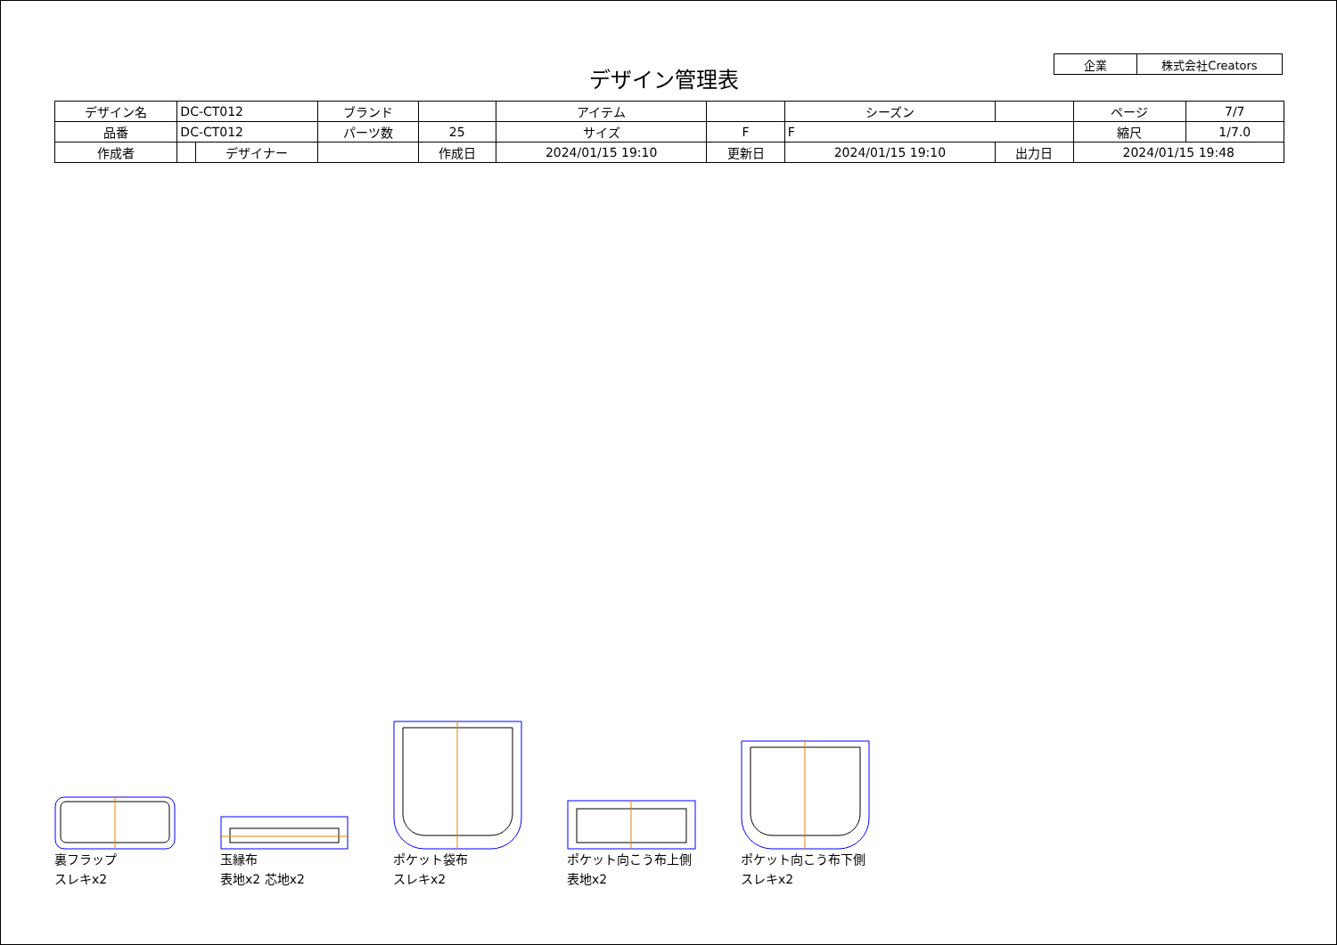デザイン管理表
| 企業 | 株式会社Creators |
| デザイン名 | DC-CT012 | | ブランド | | アイテム | | | シーズン | | ページ | 7/7 |
| 品番 | DC-CT012 | | パーツ数 | 25 | サイズ | F | F | | | 縮尺 | 1/7.0 |
| 作成者 | | デザイナー | | 作成日 | 2024/01/15 19:10 | 更新日 | 2024/01/15 19:10 | | 出力日 | 2024/01/15 19:48 | |
裏フラップ
スレキx2
玉縁布
表地x2 芯地x2
ポケット袋布
スレキx2
ポケット向こう布上側
表地x2
ポケット向こう布下側
スレキx2